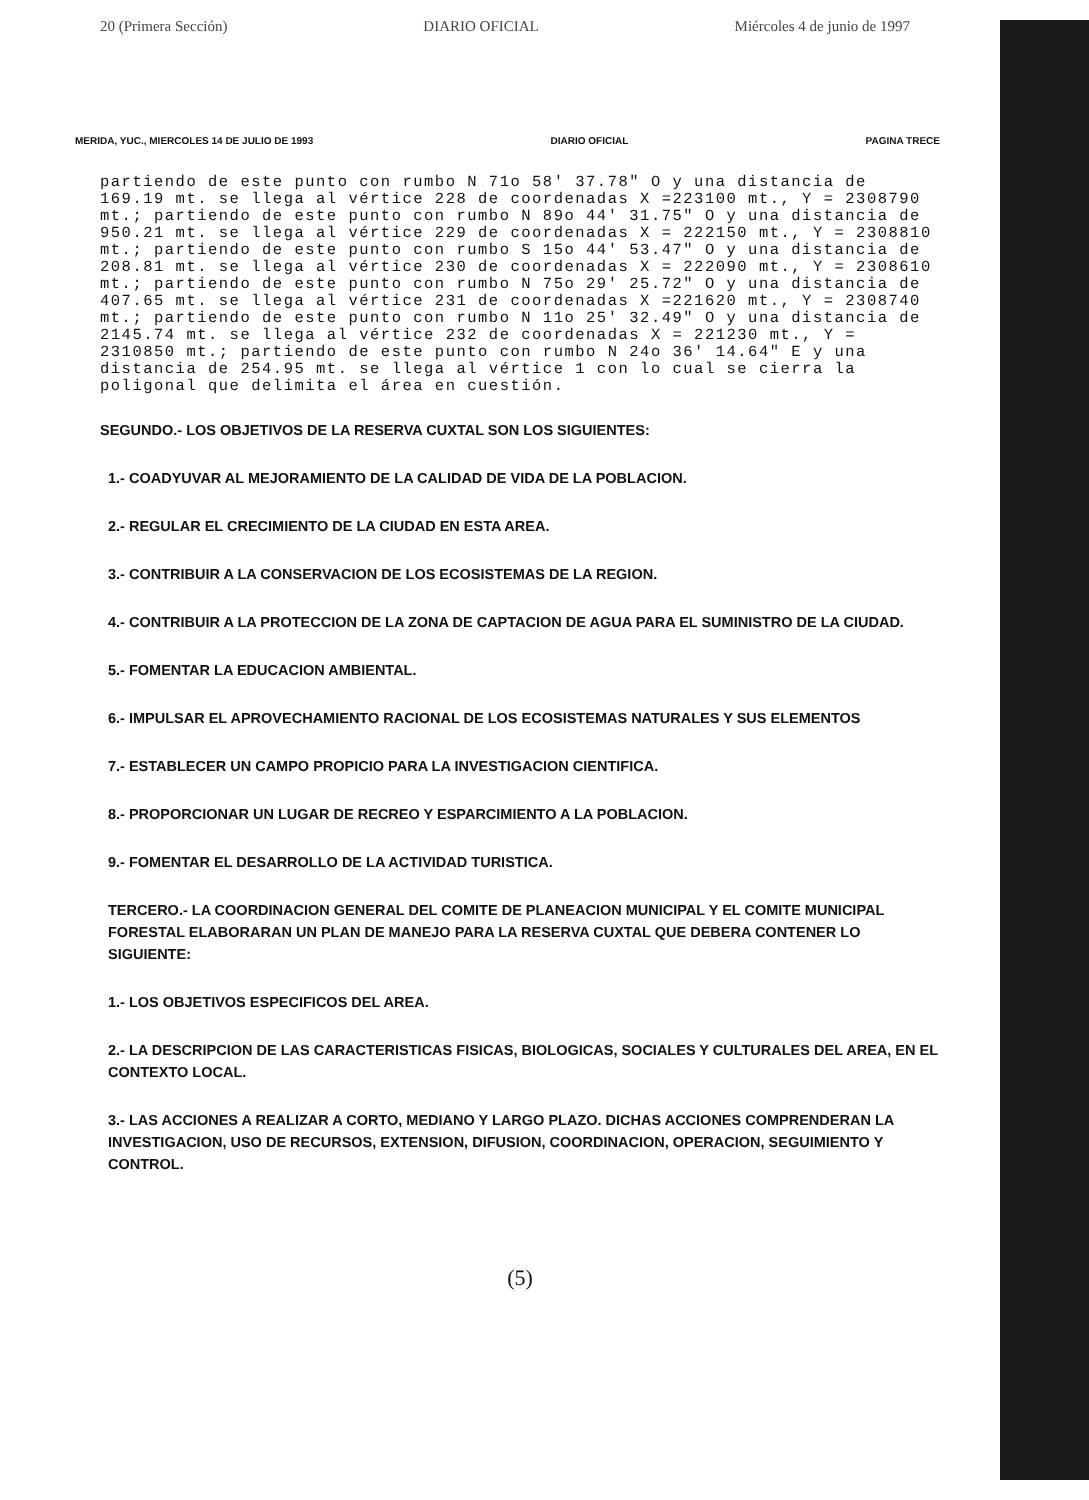20 (Primera Sección) DIARIO OFICIAL Miércoles 4 de junio de 1997
MERIDA, YUC., MIERCOLES 14 DE JULIO DE 1993 DIARIO OFICIAL PAGINA TRECE
partiendo de este punto con rumbo N 71o 58' 37.78" O y una distancia de 169.19 mt. se llega al vértice 228 de coordenadas X =223100 mt., Y = 2308790 mt.; partiendo de este punto con rumbo N 89o 44' 31.75" O y una distancia de 950.21 mt. se llega al vértice 229 de coordenadas X = 222150 mt., Y = 2308810 mt.; partiendo de este punto con rumbo S 15o 44' 53.47" O y una distancia de 208.81 mt. se llega al vértice 230 de coordenadas X = 222090 mt., Y = 2308610 mt.; partiendo de este punto con rumbo N 75o 29' 25.72" O y una distancia de 407.65 mt. se llega al vértice 231 de coordenadas X =221620 mt., Y = 2308740 mt.; partiendo de este punto con rumbo N 11o 25' 32.49" O y una distancia de 2145.74 mt. se llega al vértice 232 de coordenadas X = 221230 mt., Y = 2310850 mt.; partiendo de este punto con rumbo N 24o 36' 14.64" E y una distancia de 254.95 mt. se llega al vértice 1 con lo cual se cierra la poligonal que delimita el área en cuestión.
SEGUNDO.- LOS OBJETIVOS DE LA RESERVA CUXTAL SON LOS SIGUIENTES:
1.- COADYUVAR AL MEJORAMIENTO DE LA CALIDAD DE VIDA DE LA POBLACION.
2.- REGULAR EL CRECIMIENTO DE LA CIUDAD EN ESTA AREA.
3.- CONTRIBUIR A LA CONSERVACION DE LOS ECOSISTEMAS DE LA REGION.
4.- CONTRIBUIR A LA PROTECCION DE LA ZONA DE CAPTACION DE AGUA PARA EL SUMINISTRO DE LA CIUDAD.
5.- FOMENTAR LA EDUCACION AMBIENTAL.
6.- IMPULSAR EL APROVECHAMIENTO RACIONAL DE LOS ECOSISTEMAS NATURALES Y SUS ELEMENTOS
7.- ESTABLECER UN CAMPO PROPICIO PARA LA INVESTIGACION CIENTIFICA.
8.- PROPORCIONAR UN LUGAR DE RECREO Y ESPARCIMIENTO A LA POBLACION.
9.- FOMENTAR EL DESARROLLO DE LA ACTIVIDAD TURISTICA.
TERCERO.- LA COORDINACION GENERAL DEL COMITE DE PLANEACION MUNICIPAL Y EL COMITE MUNICIPAL FORESTAL ELABORARAN UN PLAN DE MANEJO PARA LA RESERVA CUXTAL QUE DEBERA CONTENER LO SIGUIENTE:
1.- LOS OBJETIVOS ESPECIFICOS DEL AREA.
2.- LA DESCRIPCION DE LAS CARACTERISTICAS FISICAS, BIOLOGICAS, SOCIALES Y CULTURALES DEL AREA, EN EL CONTEXTO LOCAL.
3.- LAS ACCIONES A REALIZAR A CORTO, MEDIANO Y LARGO PLAZO. DICHAS ACCIONES COMPRENDERAN LA INVESTIGACION, USO DE RECURSOS, EXTENSION, DIFUSION, COORDINACION, OPERACION, SEGUIMIENTO Y CONTROL.
(5)